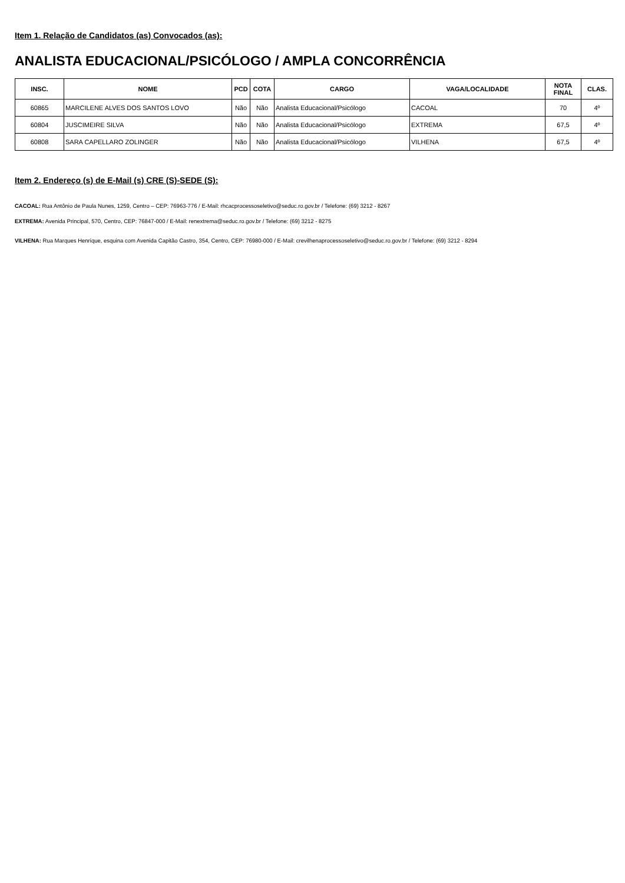Item 1. Relação de Candidatos (as) Convocados (as):
ANALISTA EDUCACIONAL/PSICÓLOGO / AMPLA CONCORRÊNCIA
| INSC. | NOME | PCD | COTA | CARGO | VAGA/LOCALIDADE | NOTA FINAL | CLAS. |
| --- | --- | --- | --- | --- | --- | --- | --- |
| 60865 | MARCILENE ALVES DOS SANTOS LOVO | Não | Não | Analista Educacional/Psicólogo | CACOAL | 70 | 4º |
| 60804 | JUSCIMEIRE SILVA | Não | Não | Analista Educacional/Psicólogo | EXTREMA | 67,5 | 4º |
| 60808 | SARA CAPELLARO ZOLINGER | Não | Não | Analista Educacional/Psicólogo | VILHENA | 67,5 | 4º |
Item 2. Endereço (s) de E-Mail (s) CRE (S)-SEDE (S):
CACOAL: Rua Antônio de Paula Nunes, 1259, Centro – CEP: 76963-776 / E-Mail: rhcacprocessoseletivo@seduc.ro.gov.br / Telefone: (69) 3212 - 8267
EXTREMA: Avenida Principal, 570, Centro, CEP: 76847-000 / E-Mail: renextrema@seduc.ro.gov.br / Telefone: (69) 3212 - 8275
VILHENA: Rua Marques Henrique, esquina com Avenida Capitão Castro, 354, Centro, CEP: 76980-000 / E-Mail: crevilhenaprocessoseletivo@seduc.ro.gov.br / Telefone: (69) 3212 - 8294